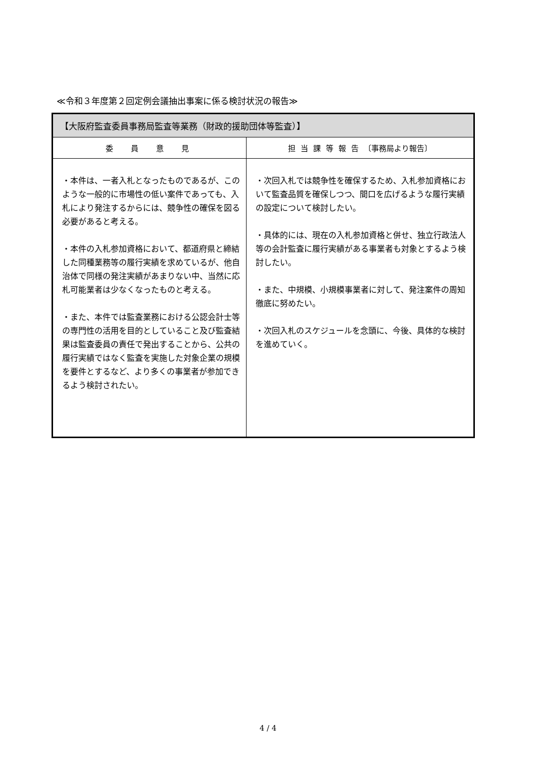≪令和３年度第２回定例会議抽出事案に係る検討状況の報告≫
| 【大阪府監査委員事務局監査等業務（財政的援助団体等監査）】 | |
| --- | --- |
| 委 員 意 見 | 担当課等報告 〔事務局より報告〕 |
| ・本件は、一者入札となったものであるが、このような一般的に市場性の低い案件であっても、入札により発注するからには、競争性の確保を図る必要があると考える。 ・本件の入札参加資格において、都道府県と締結した同種業務等の履行実績を求めているが、他自治体で同様の発注実績があまりない中、当然に応札可能業者は少なくなったものと考える。 ・また、本件では監査業務における公認会計士等の専門性の活用を目的としていること及び監査結果は監査委員の責任で発出することから、公共の履行実績ではなく監査を実施した対象企業の規模を要件とするなど、より多くの事業者が参加できるよう検討されたい。 | ・次回入札では競争性を確保するため、入札参加資格において監査品質を確保しつつ、間口を広げるような履行実績の設定について検討したい。 ・具体的には、現在の入札参加資格と併せ、独立行政法人等の会計監査に履行実績がある事業者も対象とするよう検討したい。 ・また、中規模、小規模事業者に対して、発注案件の周知徹底に努めたい。 ・次回入札のスケジュールを念頭に、今後、具体的な検討を進めていく。 |
4 / 4